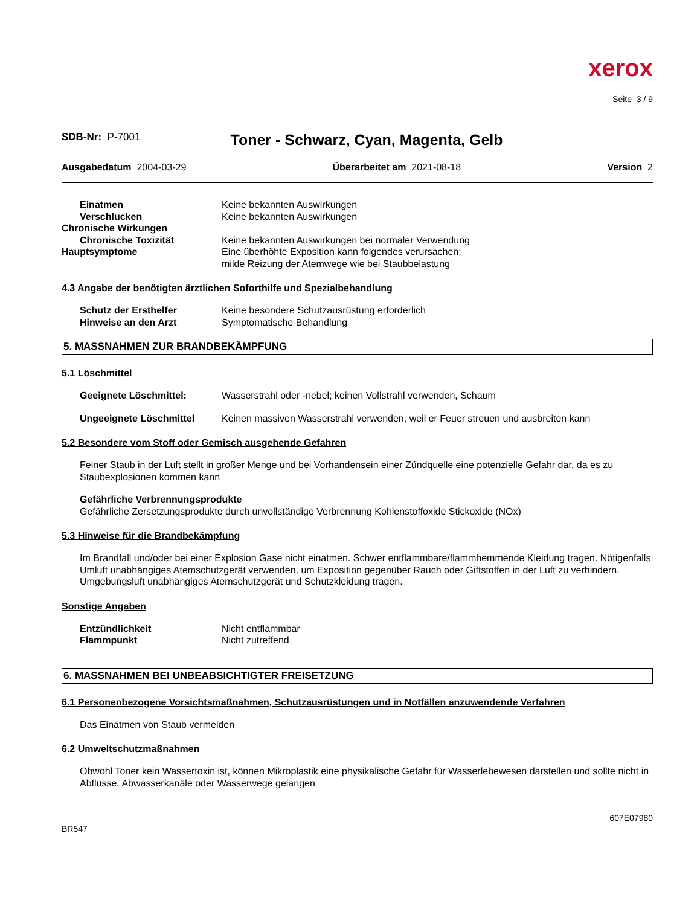xerox
Seite 3 / 9
SDB-Nr: P-7001
Toner - Schwarz, Cyan, Magenta, Gelb
Ausgabedatum 2004-03-29 Überarbeitet am 2021-08-18 Version 2
Einatmen Keine bekannten Auswirkungen
Verschlucken Keine bekannten Auswirkungen
Chronische Wirkungen
Chronische Toxizität Keine bekannten Auswirkungen bei normaler Verwendung
Hauptsymptome Eine überhöhte Exposition kann folgendes verursachen:
milde Reizung der Atemwege wie bei Staubbelastung
4.3 Angabe der benötigten ärztlichen Soforthilfe und Spezialbehandlung
Schutz der Ersthelfer Keine besondere Schutzausrüstung erforderlich
Hinweise an den Arzt Symptomatische Behandlung
5. MASSNAHMEN ZUR BRANDBEKÄMPFUNG
5.1 Löschmittel
Geeignete Löschmittel: Wasserstrahl oder -nebel; keinen Vollstrahl verwenden, Schaum
Ungeeignete Löschmittel Keinen massiven Wasserstrahl verwenden, weil er Feuer streuen und ausbreiten kann
5.2 Besondere vom Stoff oder Gemisch ausgehende Gefahren
Feiner Staub in der Luft stellt in großer Menge und bei Vorhandensein einer Zündquelle eine potenzielle Gefahr dar, da es zu Staubexplosionen kommen kann
Gefährliche Verbrennungsprodukte
Gefährliche Zersetzungsprodukte durch unvollständige Verbrennung Kohlenstoffoxide Stickoxide (NOx)
5.3 Hinweise für die Brandbekämpfung
Im Brandfall und/oder bei einer Explosion Gase nicht einatmen. Schwer entflammbare/flammhemmende Kleidung tragen. Nötigenfalls Umluft unabhängiges Atemschutzgerät verwenden, um Exposition gegenüber Rauch oder Giftstoffen in der Luft zu verhindern.
Umgebungsluft unabhängiges Atemschutzgerät und Schutzkleidung tragen.
Sonstige Angaben
Entzündlichkeit Nicht entflammbar
Flammpunkt Nicht zutreffend
6. MASSNAHMEN BEI UNBEABSICHTIGTER FREISETZUNG
6.1 Personenbezogene Vorsichtsmaßnahmen, Schutzausrüstungen und in Notfällen anzuwendende Verfahren
Das Einatmen von Staub vermeiden
6.2 Umweltschutzmaßnahmen
Obwohl Toner kein Wassertoxin ist, können Mikroplastik eine physikalische Gefahr für Wasserlebewesen darstellen und sollte nicht in Abflüsse, Abwasserkanäle oder Wasserwege gelangen
BR547 607E07980